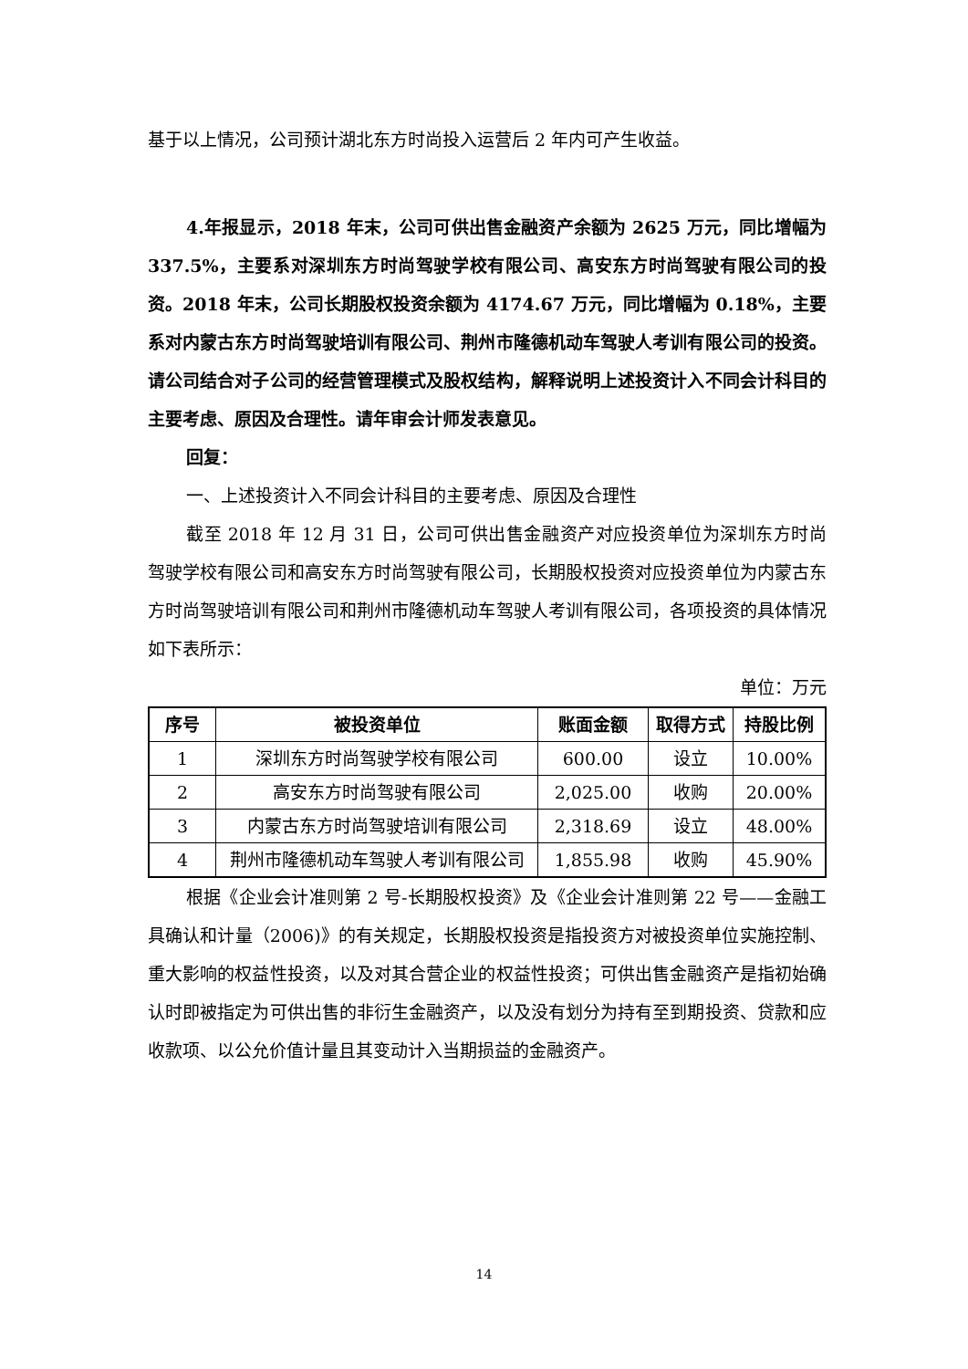基于以上情况，公司预计湖北东方时尚投入运营后 2 年内可产生收益。
4.年报显示，2018 年末，公司可供出售金融资产余额为 2625 万元，同比增幅为 337.5%，主要系对深圳东方时尚驾驶学校有限公司、高安东方时尚驾驶有限公司的投资。2018 年末，公司长期股权投资余额为 4174.67 万元，同比增幅为 0.18%，主要系对内蒙古东方时尚驾驶培训有限公司、荆州市隆德机动车驾驶人考训有限公司的投资。请公司结合对子公司的经营管理模式及股权结构，解释说明上述投资计入不同会计科目的主要考虑、原因及合理性。请年审会计师发表意见。
回复：
一、上述投资计入不同会计科目的主要考虑、原因及合理性
截至 2018 年 12 月 31 日，公司可供出售金融资产对应投资单位为深圳东方时尚驾驶学校有限公司和高安东方时尚驾驶有限公司，长期股权投资对应投资单位为内蒙古东方时尚驾驶培训有限公司和荆州市隆德机动车驾驶人考训有限公司，各项投资的具体情况如下表所示：
单位：万元
| 序号 | 被投资单位 | 账面金额 | 取得方式 | 持股比例 |
| --- | --- | --- | --- | --- |
| 1 | 深圳东方时尚驾驶学校有限公司 | 600.00 | 设立 | 10.00% |
| 2 | 高安东方时尚驾驶有限公司 | 2,025.00 | 收购 | 20.00% |
| 3 | 内蒙古东方时尚驾驶培训有限公司 | 2,318.69 | 设立 | 48.00% |
| 4 | 荆州市隆德机动车驾驶人考训有限公司 | 1,855.98 | 收购 | 45.90% |
根据《企业会计准则第 2 号-长期股权投资》及《企业会计准则第 22 号——金融工具确认和计量（2006)》的有关规定，长期股权投资是指投资方对被投资单位实施控制、重大影响的权益性投资，以及对其合营企业的权益性投资；可供出售金融资产是指初始确认时即被指定为可供出售的非衍生金融资产，以及没有划分为持有至到期投资、贷款和应收款项、以公允价值计量且其变动计入当期损益的金融资产。
14